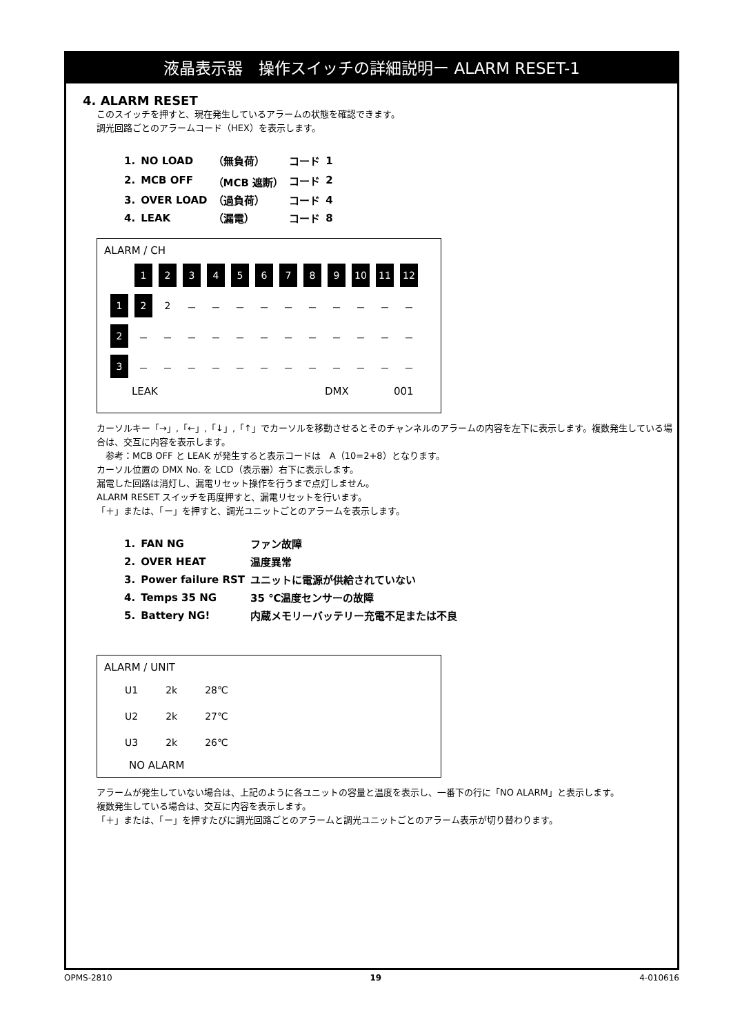液晶表示器　操作スイッチの詳細説明ー ALARM RESET-1
4. ALARM RESET
このスイッチを押すと、現在発生しているアラームの状態を確認できます。
調光回路ごとのアラームコード（HEX）を表示します。
| 1. | NO LOAD | （無負荷） | コード | 1 |
| 2. | MCB OFF | （MCB 遮断） | コード | 2 |
| 3. | OVER LOAD | （過負荷） | コード | 4 |
| 4. | LEAK | （漏電） | コード | 8 |
ALARM / CH
| | 1 | 2 | 3 | 4 | 5 | 6 | 7 | 8 | 9 | 10 | 11 | 12 |
| 1 | 2 | 2 | － | － | － | － | － | － | － | － | － | － |
| 2 | － | － | － | － | － | － | － | － | － | － | － | － |
| 3 | － | － | － | － | － | － | － | － | － | － | － | － |
LEAK DMX 001
カーソルキー「→」,「←」,「↓」,「↑」でカーソルを移動させるとそのチャンネルのアラームの内容を左下に表示します。複数発生している場合は、交互に内容を表示します。
　参考：MCB OFF と LEAK が発生すると表示コードは　A（10=2+8）となります。
カーソル位置の DMX No. を LCD（表示器）右下に表示します。
漏電した回路は消灯し、漏電リセット操作を行うまで点灯しません。
ALARM RESET スイッチを再度押すと、漏電リセットを行います。
「＋」または、「ー」を押すと、調光ユニットごとのアラームを表示します。
| 1. | FAN NG | ファン故障 |
| 2. | OVER HEAT | 温度異常 |
| 3. | Power failure RST | ユニットに電源が供給されていない |
| 4. | Temps 35 NG | 35 ℃温度センサーの故障 |
| 5. | Battery NG! | 内蔵メモリーバッテリー充電不足または不良 |
ALARM / UNIT
| U1 | 2k | 28℃ |
| U2 | 2k | 27℃ |
| U3 | 2k | 26℃ |
NO ALARM
アラームが発生していない場合は、上記のように各ユニットの容量と温度を表示し、一番下の行に「NO ALARM」と表示します。
複数発生している場合は、交互に内容を表示します。
「＋」または、「ー」を押すたびに調光回路ごとのアラームと調光ユニットごとのアラーム表示が切り替わります。
OPMS-2810 19 4-010616